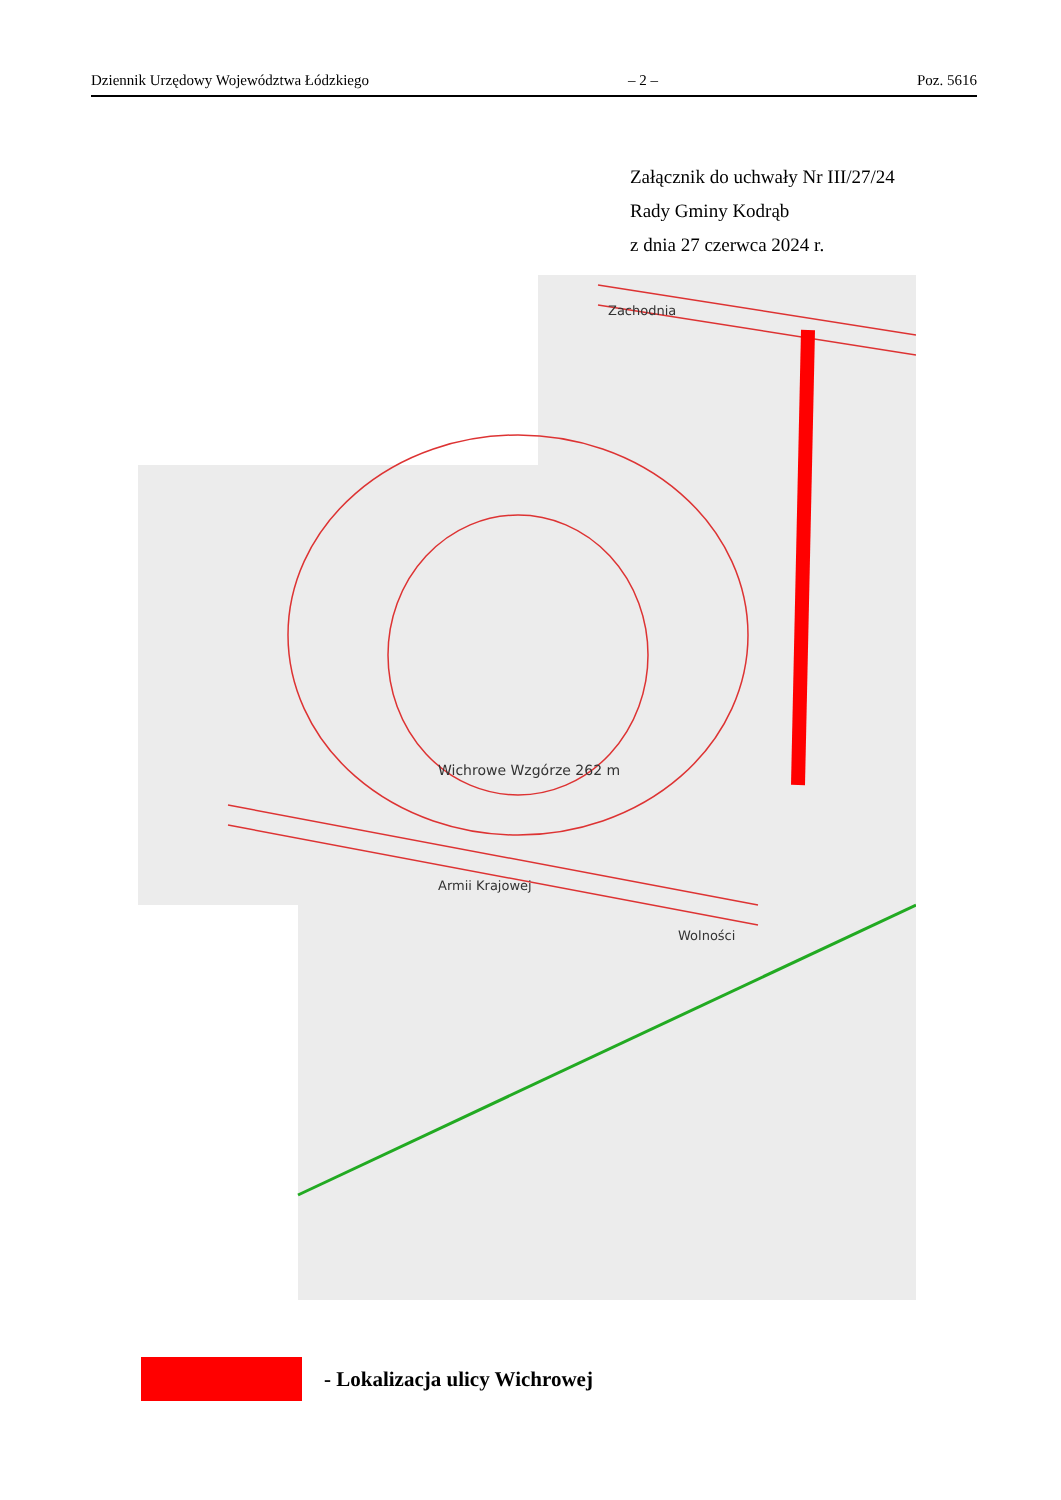Dziennik Urzędowy Województwa Łódzkiego – 2 – Poz. 5616
Załącznik do uchwały Nr III/27/24
Rady Gminy Kodrąb
z dnia 27 czerwca 2024 r.
Zachodnia
Wichrowe Wzgórze 262 m
Armii Krajowej
Wolności
- Lokalizacja ulicy Wichrowej